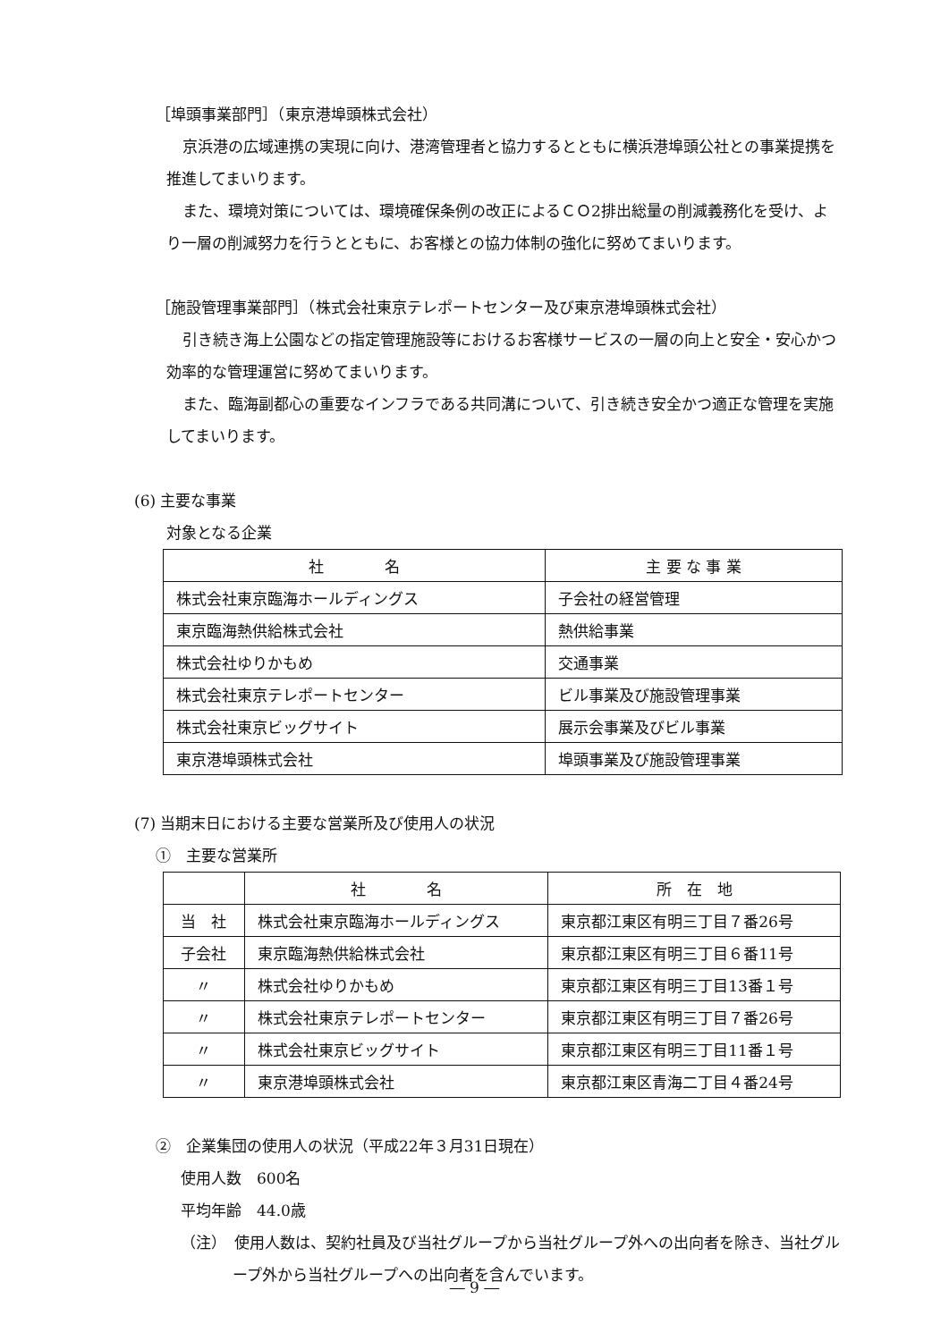［埠頭事業部門］（東京港埠頭株式会社）
京浜港の広域連携の実現に向け、港湾管理者と協力するとともに横浜港埠頭公社との事業提携を推進してまいります。
また、環境対策については、環境確保条例の改正によるＣＯ2排出総量の削減義務化を受け、より一層の削減努力を行うとともに、お客様との協力体制の強化に努めてまいります。
［施設管理事業部門］（株式会社東京テレポートセンター及び東京港埠頭株式会社）
引き続き海上公園などの指定管理施設等におけるお客様サービスの一層の向上と安全・安心かつ効率的な管理運営に努めてまいります。
また、臨海副都心の重要なインフラである共同溝について、引き続き安全かつ適正な管理を実施してまいります。
(6) 主要な事業
対象となる企業
| 社 名 | 主 要 な 事 業 |
| 株式会社東京臨海ホールディングス | 子会社の経営管理 |
| 東京臨海熱供給株式会社 | 熱供給事業 |
| 株式会社ゆりかもめ | 交通事業 |
| 株式会社東京テレポートセンター | ビル事業及び施設管理事業 |
| 株式会社東京ビッグサイト | 展示会事業及びビル事業 |
| 東京港埠頭株式会社 | 埠頭事業及び施設管理事業 |
(7) 当期末日における主要な営業所及び使用人の状況
①　主要な営業所
| | 社 名 | 所 在 地 |
| 当 社 | 株式会社東京臨海ホールディングス | 東京都江東区有明三丁目７番26号 |
| 子会社 | 東京臨海熱供給株式会社 | 東京都江東区有明三丁目６番11号 |
| 〃 | 株式会社ゆりかもめ | 東京都江東区有明三丁目13番１号 |
| 〃 | 株式会社東京テレポートセンター | 東京都江東区有明三丁目７番26号 |
| 〃 | 株式会社東京ビッグサイト | 東京都江東区有明三丁目11番１号 |
| 〃 | 東京港埠頭株式会社 | 東京都江東区青海二丁目４番24号 |
②　企業集団の使用人の状況（平成22年３月31日現在）
使用人数　600名
平均年齢　44.0歳
（注）　使用人数は、契約社員及び当社グループから当社グループ外への出向者を除き、当社グループ外から当社グループへの出向者を含んでいます。
― 9 ―